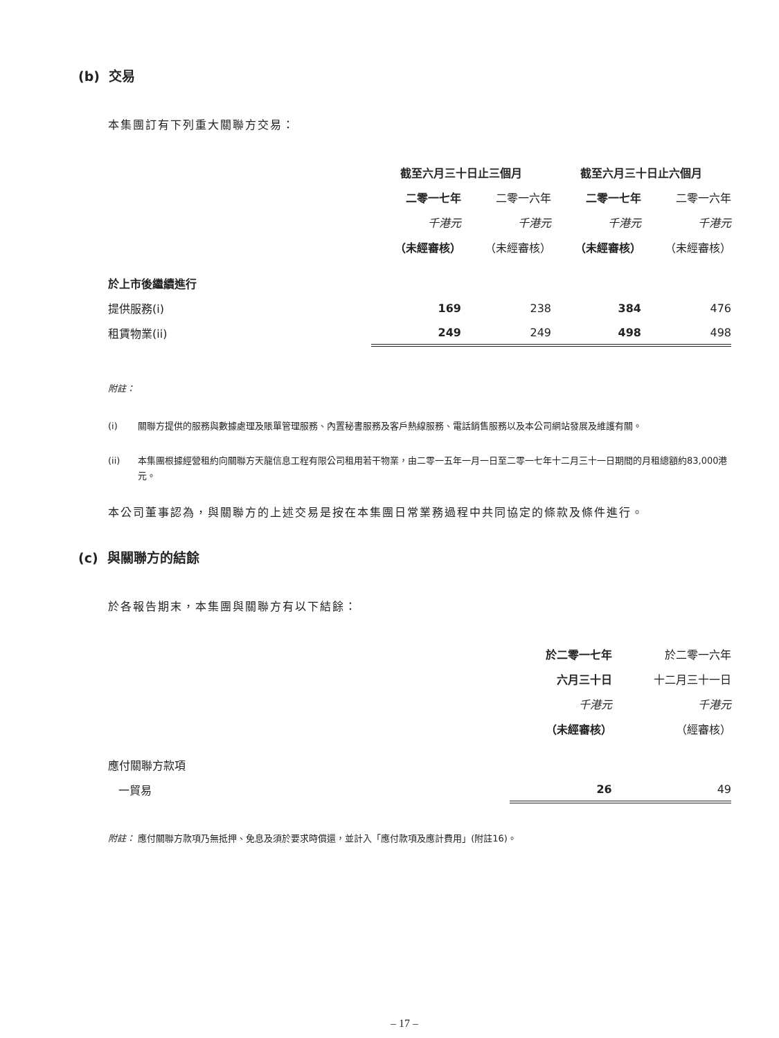(b) 交易
本集團訂有下列重大關聯方交易：
| | 截至六月三十日止三個月 | | 截至六月三十日止六個月 | |
| --- | --- | --- | --- | --- |
| | 二零一七年 | 二零一六年 | 二零一七年 | 二零一六年 |
| | 千港元 | 千港元 | 千港元 | 千港元 |
| | （未經審核） | （未經審核） | （未經審核） | （未經審核） |
| 於上市後繼續進行 | | | | |
| 提供服務(i) | 169 | 238 | 384 | 476 |
| 租賃物業(ii) | 249 | 249 | 498 | 498 |
附註：
(i) 關聯方提供的服務與數據處理及賬單管理服務、內置秘書服務及客戶熱線服務、電話銷售服務以及本公司網站發展及維護有關。
(ii) 本集團根據經營租約向關聯方天龍信息工程有限公司租用若干物業，由二零一五年一月一日至二零一七年十二月三十一日期間的月租總額約83,000港元。
本公司董事認為，與關聯方的上述交易是按在本集團日常業務過程中共同協定的條款及條件進行。
(c) 與關聯方的結餘
於各報告期末，本集團與關聯方有以下結餘：
| | 於二零一七年 | 於二零一六年 |
| --- | --- | --- |
| | 六月三十日 | 十二月三十一日 |
| | 千港元 | 千港元 |
| | （未經審核） | （經審核） |
| 應付關聯方款項 | | |
| 一貿易 | 26 | 49 |
附註： 應付關聯方款項乃無抵押、免息及須於要求時償還，並計入「應付款項及應計費用」(附註16)。
– 17 –